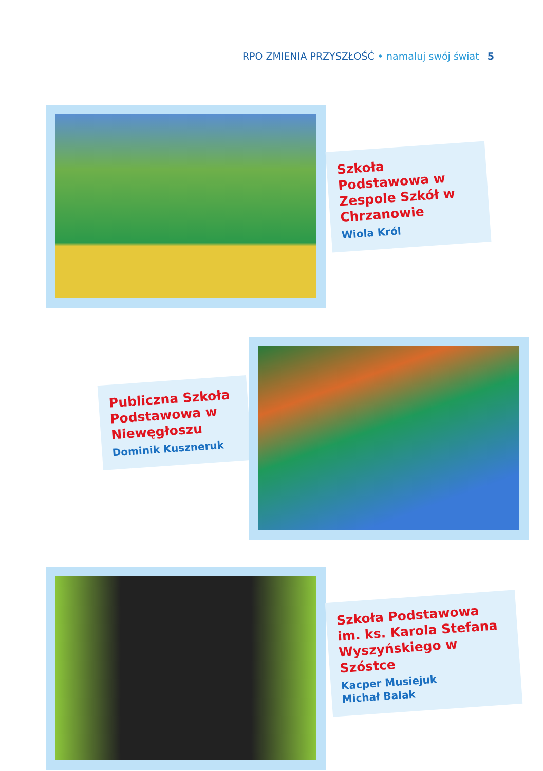RPO ZMIENIA PRZYSZŁOŚĆ • namaluj swój świat 5
Szkoła Podstawowa w Zespole Szkół w Chrzanowie
Wiola Król
Publiczna Szkoła Podstawowa w Niewęgłoszu
Dominik Kuszneruk
Szkoła Podstawowa im. ks. Karola Stefana Wyszyńskiego w Szóstce
Kacper Musiejuk
Michał Balak